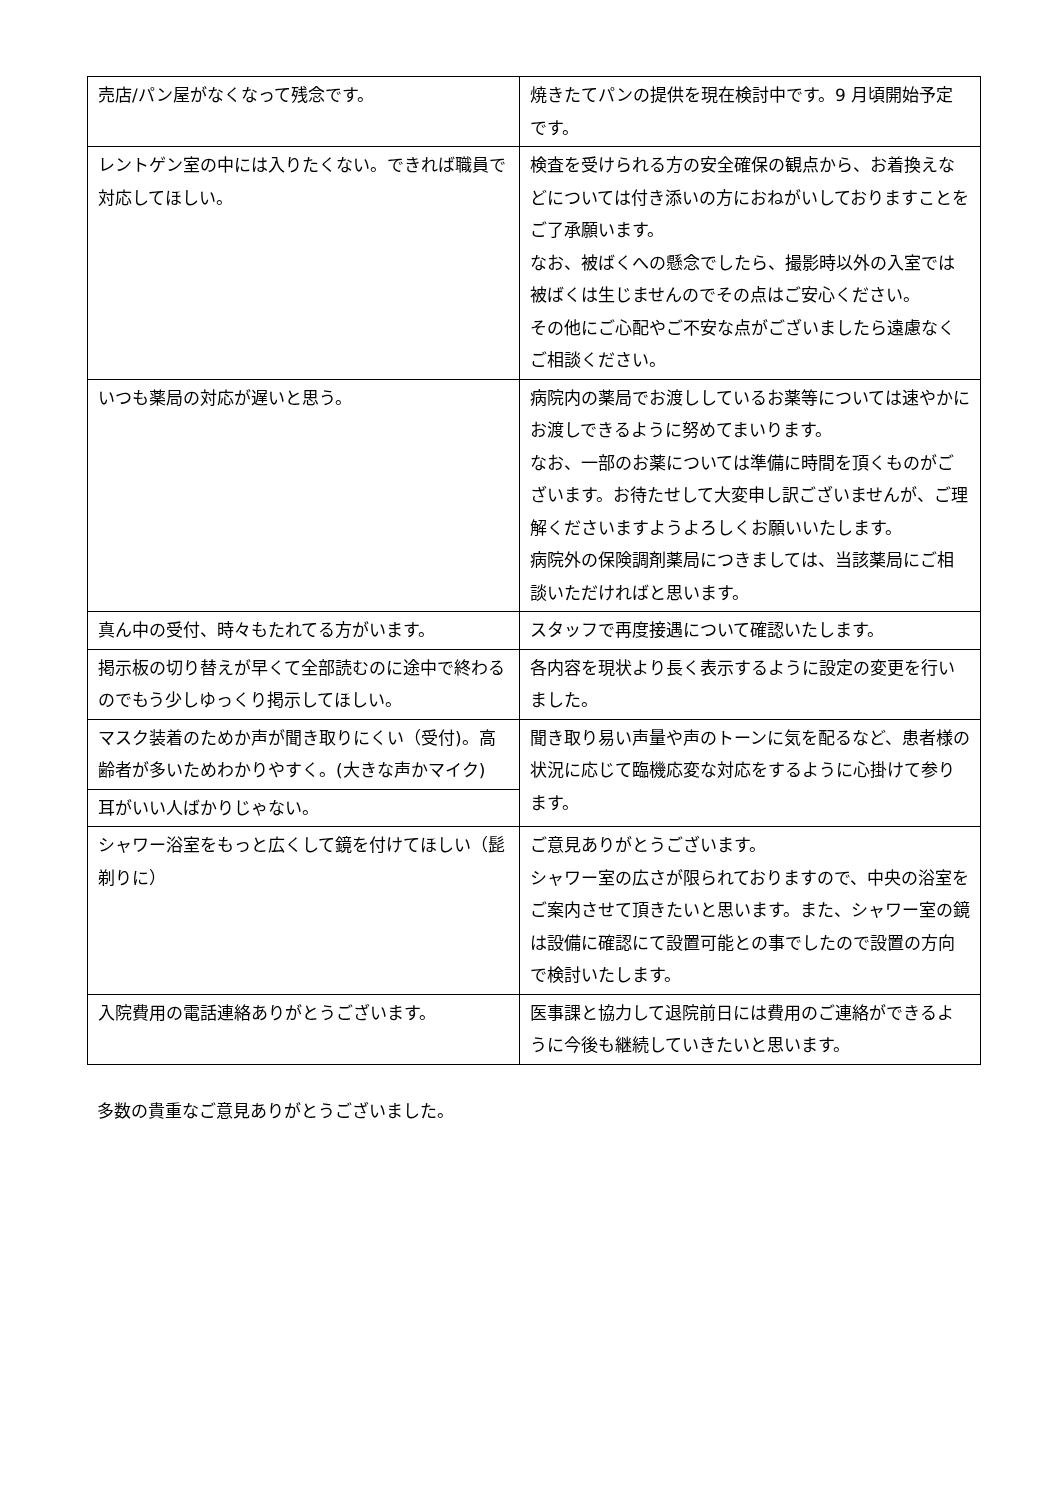| 売店/パン屋がなくなって残念です。 | 焼きたてパンの提供を現在検討中です。9 月頃開始予定です。 |
| レントゲン室の中には入りたくない。できれば職員で対応してほしい。 | 検査を受けられる方の安全確保の観点から、お着換えなどについては付き添いの方におねがいしておりますことをご了承願います。 なお、被ばくへの懸念でしたら、撮影時以外の入室では被ばくは生じませんのでその点はご安心ください。 その他にご心配やご不安な点がございましたら遠慮なくご相談ください。 |
| いつも薬局の対応が遅いと思う。 | 病院内の薬局でお渡ししているお薬等については速やかにお渡しできるように努めてまいります。 なお、一部のお薬については準備に時間を頂くものがございます。お待たせして大変申し訳ございませんが、ご理解くださいますようよろしくお願いいたします。 病院外の保険調剤薬局につきましては、当該薬局にご相談いただければと思います。 |
| 真ん中の受付、時々もたれてる方がいます。 | スタッフで再度接遇について確認いたします。 |
| 掲示板の切り替えが早くて全部読むのに途中で終わるのでもう少しゆっくり掲示してほしい。 | 各内容を現状より長く表示するように設定の変更を行いました。 |
| マスク装着のためか声が聞き取りにくい（受付)。高齢者が多いためわかりやすく。(大きな声かマイク) | 聞き取り易い声量や声のトーンに気を配るなど、患者様の状況に応じて臨機応変な対応をするように心掛けて参ります。 |
| 耳がいい人ばかりじゃない。 | |
| シャワー浴室をもっと広くして鏡を付けてほしい（髭剃りに） | ご意見ありがとうございます。 シャワー室の広さが限られておりますので、中央の浴室をご案内させて頂きたいと思います。また、シャワー室の鏡は設備に確認にて設置可能との事でしたので設置の方向で検討いたします。 |
| 入院費用の電話連絡ありがとうございます。 | 医事課と協力して退院前日には費用のご連絡ができるように今後も継続していきたいと思います。 |
多数の貴重なご意見ありがとうございました。